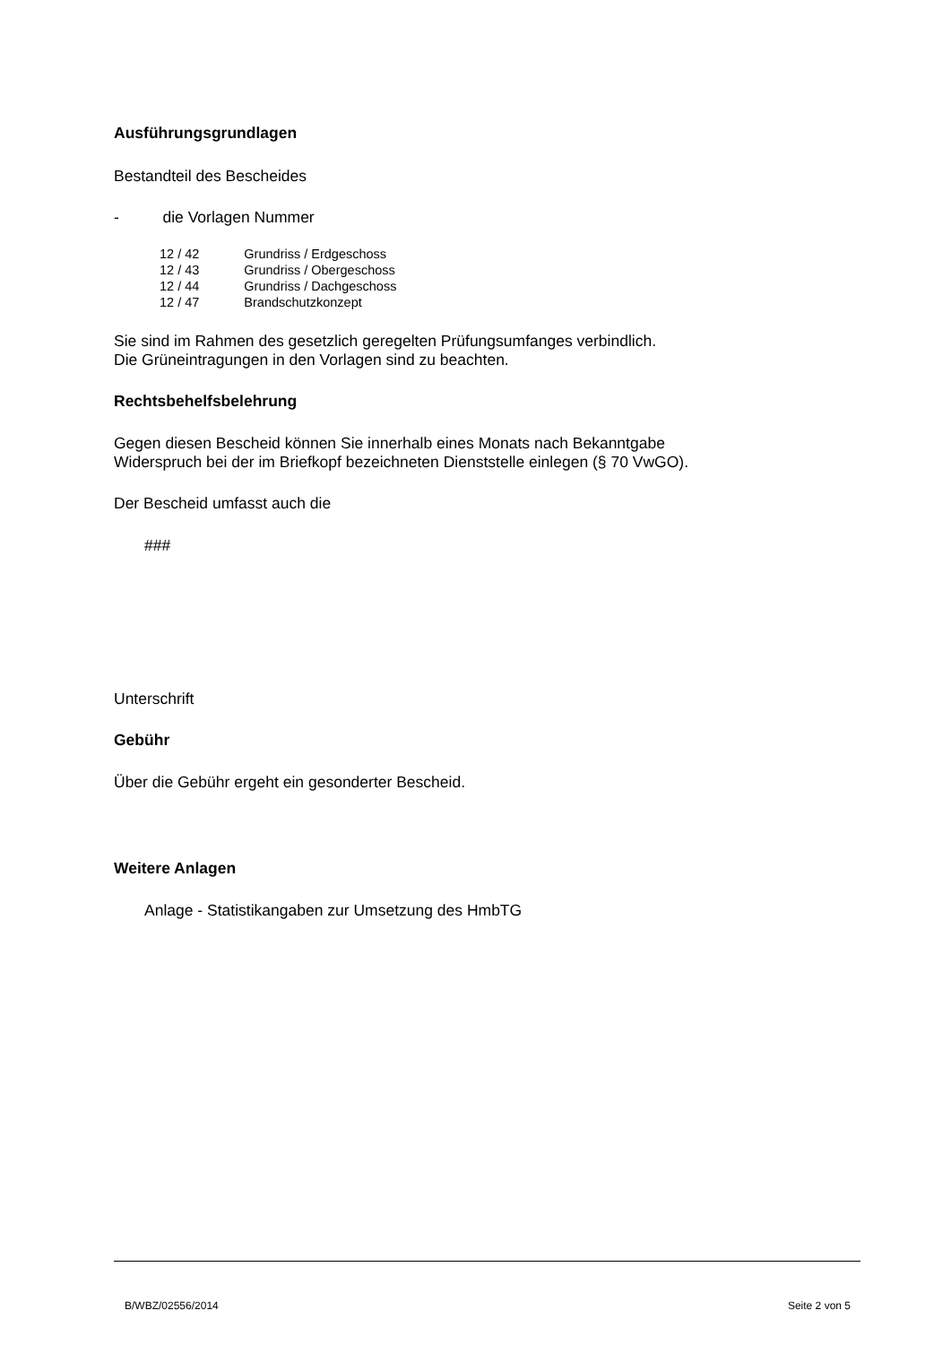Ausführungsgrundlagen
Bestandteil des Bescheides
- die Vorlagen Nummer
| 12 / 42 | Grundriss / Erdgeschoss |
| 12 / 43 | Grundriss / Obergeschoss |
| 12 / 44 | Grundriss / Dachgeschoss |
| 12 / 47 | Brandschutzkonzept |
Sie sind im Rahmen des gesetzlich geregelten Prüfungsumfanges verbindlich.
Die Grüneintragungen in den Vorlagen sind zu beachten.
Rechtsbehelfsbelehrung
Gegen diesen Bescheid können Sie innerhalb eines Monats nach Bekanntgabe
Widerspruch bei der im Briefkopf bezeichneten Dienststelle einlegen (§ 70 VwGO).
Der Bescheid umfasst auch die
###
Unterschrift
Gebühr
Über die Gebühr ergeht ein gesonderter Bescheid.
Weitere Anlagen
Anlage - Statistikangaben zur Umsetzung des HmbTG
B/WBZ/02556/2014 Seite 2 von 5